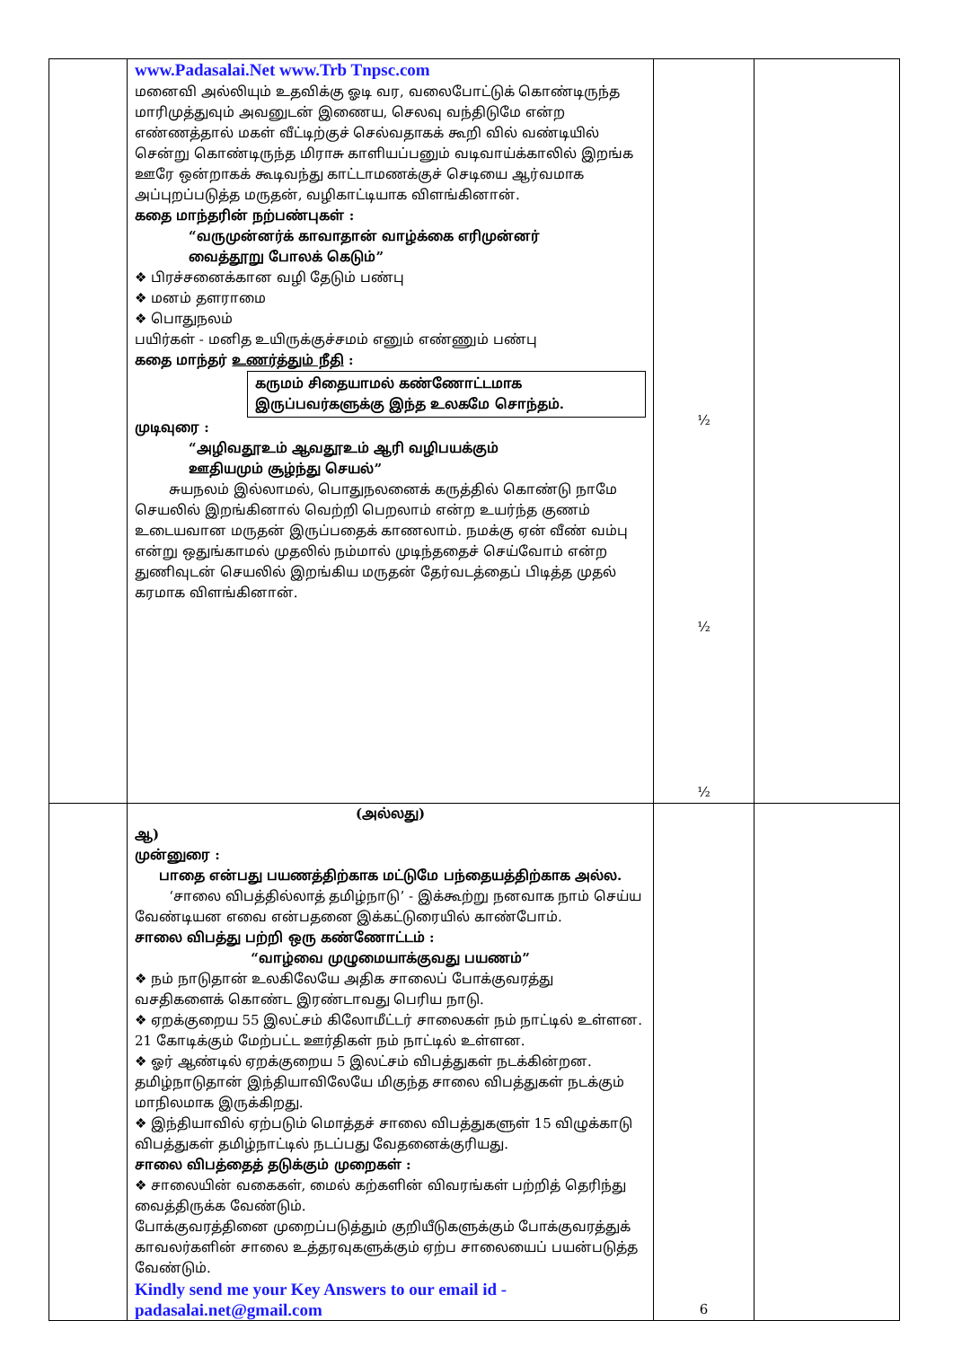| | www.Padasalai.Net www.Trb Tnpsc.com மனைவி அல்லியும் உதவிக்கு ஓடி வர, வலைபோட்டுக் கொண்டிருந்த மாரிமுத்துவும் அவனுடன் இணைய, செலவு வந்திடுமே என்ற எண்ணத்தால் மகள் வீட்டிற்குச் செல்வதாகக் கூறி வில் வண்டியில் சென்று கொண்டிருந்த மிராசு காளியப்பனும் வடிவாய்க்காலில் இறங்க ஊரே ஒன்றாகக் கூடிவந்து காட்டாமணக்குச் செடியை ஆர்வமாக அப்புறப்படுத்த மருதன், வழிகாட்டியாக விளங்கினான். கதை மாந்தரின் நற்பண்புகள் : “வருமுன்னர்க் காவாதான் வாழ்க்கை எரிமுன்னர் வைத்தூறு போலக் கெடும்” ❖ பிரச்சனைக்கான வழி தேடும் பண்பு ❖ மனம் தளராமை ❖ பொதுநலம் பயிர்கள் - மனித உயிருக்குச்சமம் எனும் எண்ணும் பண்பு கதை மாந்தர் உணர்த்தும் நீதி : கருமம் சிதையாமல் கண்ணோட்டமாக இருப்பவர்களுக்கு இந்த உலகமே சொந்தம். முடிவுரை : “அழிவதூஉம் ஆவதூஉம் ஆரி வழிபயக்கும் ஊதியமும் சூழ்ந்து செயல்” சுயநலம் இல்லாமல், பொதுநலனைக் கருத்தில் கொண்டு நாமே செயலில் இறங்கினால் வெற்றி பெறலாம் என்ற உயர்ந்த குணம் உடையவான மருதன் இருப்பதைக் காணலாம். நமக்கு ஏன் வீண் வம்பு என்று ஒதுங்காமல் முதலில் நம்மால் முடிந்ததைச் செய்வோம் என்ற துணிவுடன் செயலில் இறங்கிய மருதன் தேர்வடத்தைப் பிடித்த முதல் கரமாக விளங்கினான். | ½ ½ ½ | |
| | (அல்லது) ஆ) முன்னுரை : பாதை என்பது பயணத்திற்காக மட்டுமே பந்தையத்திற்காக அல்ல. ‘சாலை விபத்தில்லாத் தமிழ்நாடு’ - இக்கூற்று நனவாக நாம் செய்ய வேண்டியன எவை என்பதனை இக்கட்டுரையில் காண்போம். சாலை விபத்து பற்றி ஒரு கண்ணோட்டம் : “வாழ்வை முழுமையாக்குவது பயணம்” ❖ நம் நாடுதான் உலகிலேயே அதிக சாலைப் போக்குவரத்து வசதிகளைக் கொண்ட இரண்டாவது பெரிய நாடு. ❖ ஏறக்குறைய 55 இலட்சம் கிலோமீட்டர் சாலைகள் நம் நாட்டில் உள்ளன. 21 கோடிக்கும் மேற்பட்ட ஊர்திகள் நம் நாட்டில் உள்ளன. ❖ ஓர் ஆண்டில் ஏறக்குறைய 5 இலட்சம் விபத்துகள் நடக்கின்றன. தமிழ்நாடுதான் இந்தியாவிலேயே மிகுந்த சாலை விபத்துகள் நடக்கும் மாநிலமாக இருக்கிறது. ❖ இந்தியாவில் ஏற்படும் மொத்தச் சாலை விபத்துகளுள் 15 விழுக்காடு விபத்துகள் தமிழ்நாட்டில் நடப்பது வேதனைக்குரியது. சாலை விபத்தைத் தடுக்கும் முறைகள் : ❖ சாலையின் வகைகள், மைல் கற்களின் விவரங்கள் பற்றித் தெரிந்து வைத்திருக்க வேண்டும். போக்குவரத்தினை முறைப்படுத்தும் குறியீடுகளுக்கும் போக்குவரத்துக் காவலர்களின் சாலை உத்தரவுகளுக்கும் ஏற்ப சாலையைப் பயன்படுத்த வேண்டும். Kindly send me your Key Answers to our email id - padasalai.net@gmail.com | 6 | |